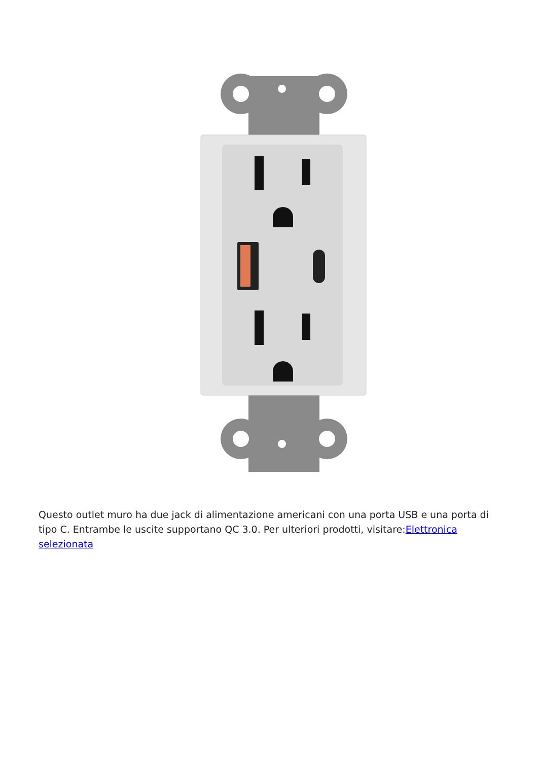Questo outlet muro ha due jack di alimentazione americani con una porta USB e una porta di tipo C. Entrambe le uscite supportano QC 3.0. Per ulteriori prodotti, visitare:Elettronica selezionata